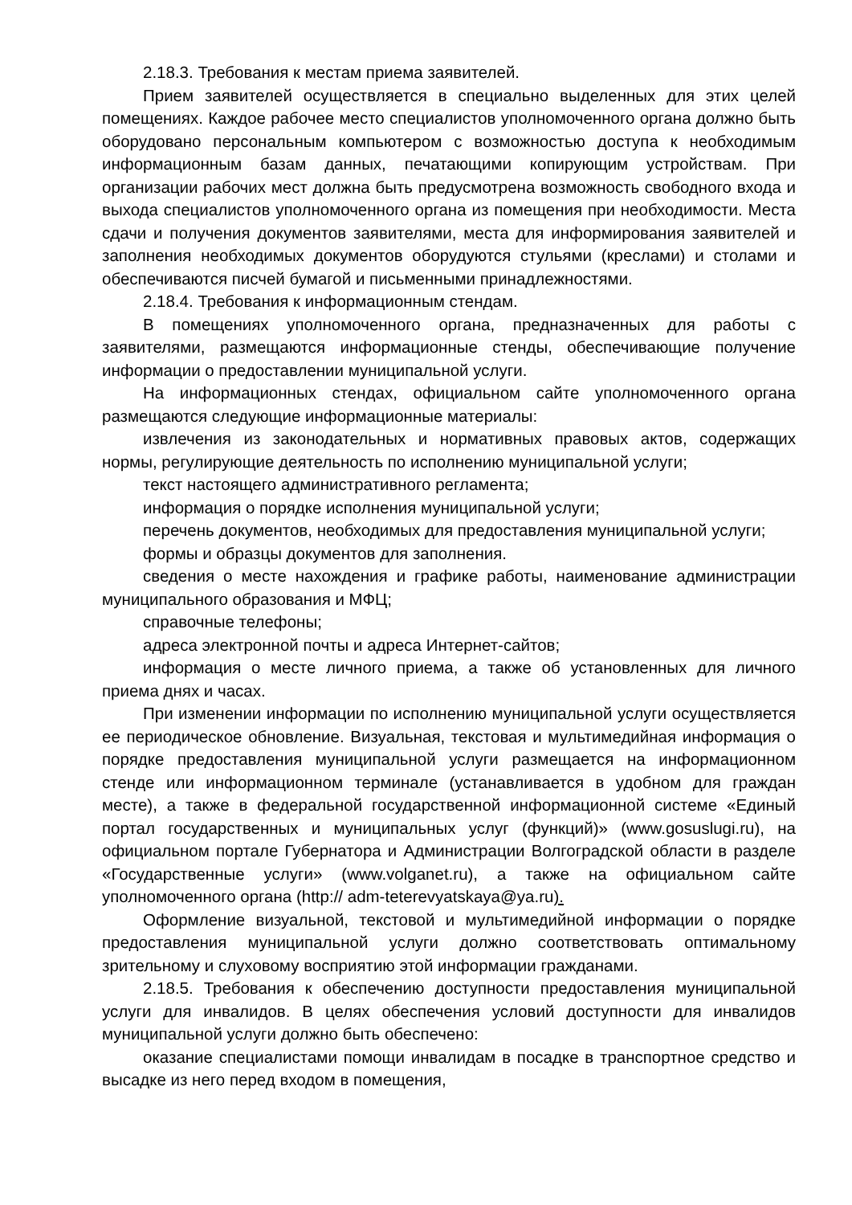2.18.3. Требования к местам приема заявителей.
Прием заявителей осуществляется в специально выделенных для этих целей помещениях. Каждое рабочее место специалистов уполномоченного органа должно быть оборудовано персональным компьютером с возможностью доступа к необходимым информационным базам данных, печатающими копирующим устройствам. При организации рабочих мест должна быть предусмотрена возможность свободного входа и выхода специалистов уполномоченного органа из помещения при необходимости. Места сдачи и получения документов заявителями, места для информирования заявителей и заполнения необходимых документов оборудуются стульями (креслами) и столами и обеспечиваются писчей бумагой и письменными принадлежностями.
2.18.4. Требования к информационным стендам.
В помещениях уполномоченного органа, предназначенных для работы с заявителями, размещаются информационные стенды, обеспечивающие получение информации о предоставлении муниципальной услуги.
На информационных стендах, официальном сайте уполномоченного органа размещаются следующие информационные материалы:
извлечения из законодательных и нормативных правовых актов, содержащих нормы, регулирующие деятельность по исполнению муниципальной услуги;
текст настоящего административного регламента;
информация о порядке исполнения муниципальной услуги;
перечень документов, необходимых для предоставления муниципальной услуги;
формы и образцы документов для заполнения.
сведения о месте нахождения и графике работы, наименование администрации муниципального образования и МФЦ;
справочные телефоны;
адреса электронной почты и адреса Интернет-сайтов;
информация о месте личного приема, а также об установленных для личного приема днях и часах.
При изменении информации по исполнению муниципальной услуги осуществляется ее периодическое обновление. Визуальная, текстовая и мультимедийная информация о порядке предоставления муниципальной услуги размещается на информационном стенде или информационном терминале (устанавливается в удобном для граждан месте), а также в федеральной государственной информационной системе «Единый портал государственных и муниципальных услуг (функций)» (www.gosuslugi.ru), на официальном портале Губернатора и Администрации Волгоградской области в разделе «Государственные услуги» (www.volganet.ru), а также на официальном сайте уполномоченного органа (http:// adm-teterevyatskaya@ya.ru).
Оформление визуальной, текстовой и мультимедийной информации о порядке предоставления муниципальной услуги должно соответствовать оптимальному зрительному и слуховому восприятию этой информации гражданами.
2.18.5. Требования к обеспечению доступности предоставления муниципальной услуги для инвалидов. В целях обеспечения условий доступности для инвалидов муниципальной услуги должно быть обеспечено:
оказание специалистами помощи инвалидам в посадке в транспортное средство и высадке из него перед входом в помещения,